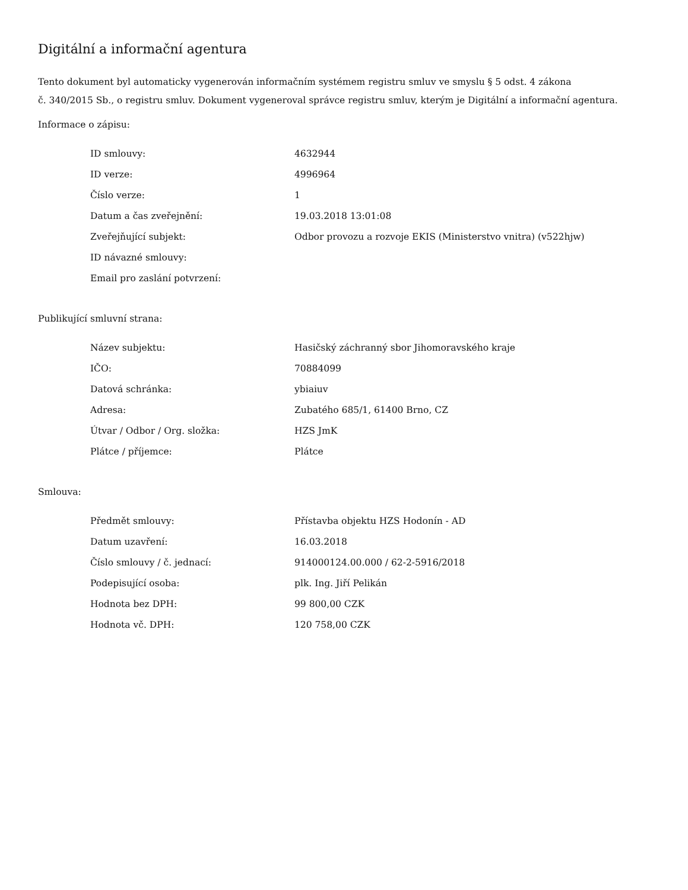Digitální a informační agentura
Tento dokument byl automaticky vygenerován informačním systémem registru smluv ve smyslu § 5 odst. 4 zákona
č. 340/2015 Sb., o registru smluv. Dokument vygeneroval správce registru smluv, kterým je Digitální a informační agentura.
Informace o zápisu:
| ID smlouvy: | 4632944 |
| ID verze: | 4996964 |
| Číslo verze: | 1 |
| Datum a čas zveřejnění: | 19.03.2018 13:01:08 |
| Zveřejňující subjekt: | Odbor provozu a rozvoje EKIS (Ministerstvo vnitra) (v522hjw) |
| ID návazné smlouvy: | |
| Email pro zaslání potvrzení: | |
Publikující smluvní strana:
| Název subjektu: | Hasičský záchranný sbor Jihomoravského kraje |
| IČO: | 70884099 |
| Datová schránka: | ybiaiuv |
| Adresa: | Zubatého 685/1, 61400 Brno, CZ |
| Útvar / Odbor / Org. složka: | HZS JmK |
| Plátce / příjemce: | Plátce |
Smlouva:
| Předmět smlouvy: | Přístavba objektu HZS Hodonín - AD |
| Datum uzavření: | 16.03.2018 |
| Číslo smlouvy / č. jednací: | 914000124.00.000 / 62-2-5916/2018 |
| Podepisující osoba: | plk. Ing. Jiří Pelikán |
| Hodnota bez DPH: | 99 800,00 CZK |
| Hodnota vč. DPH: | 120 758,00 CZK |